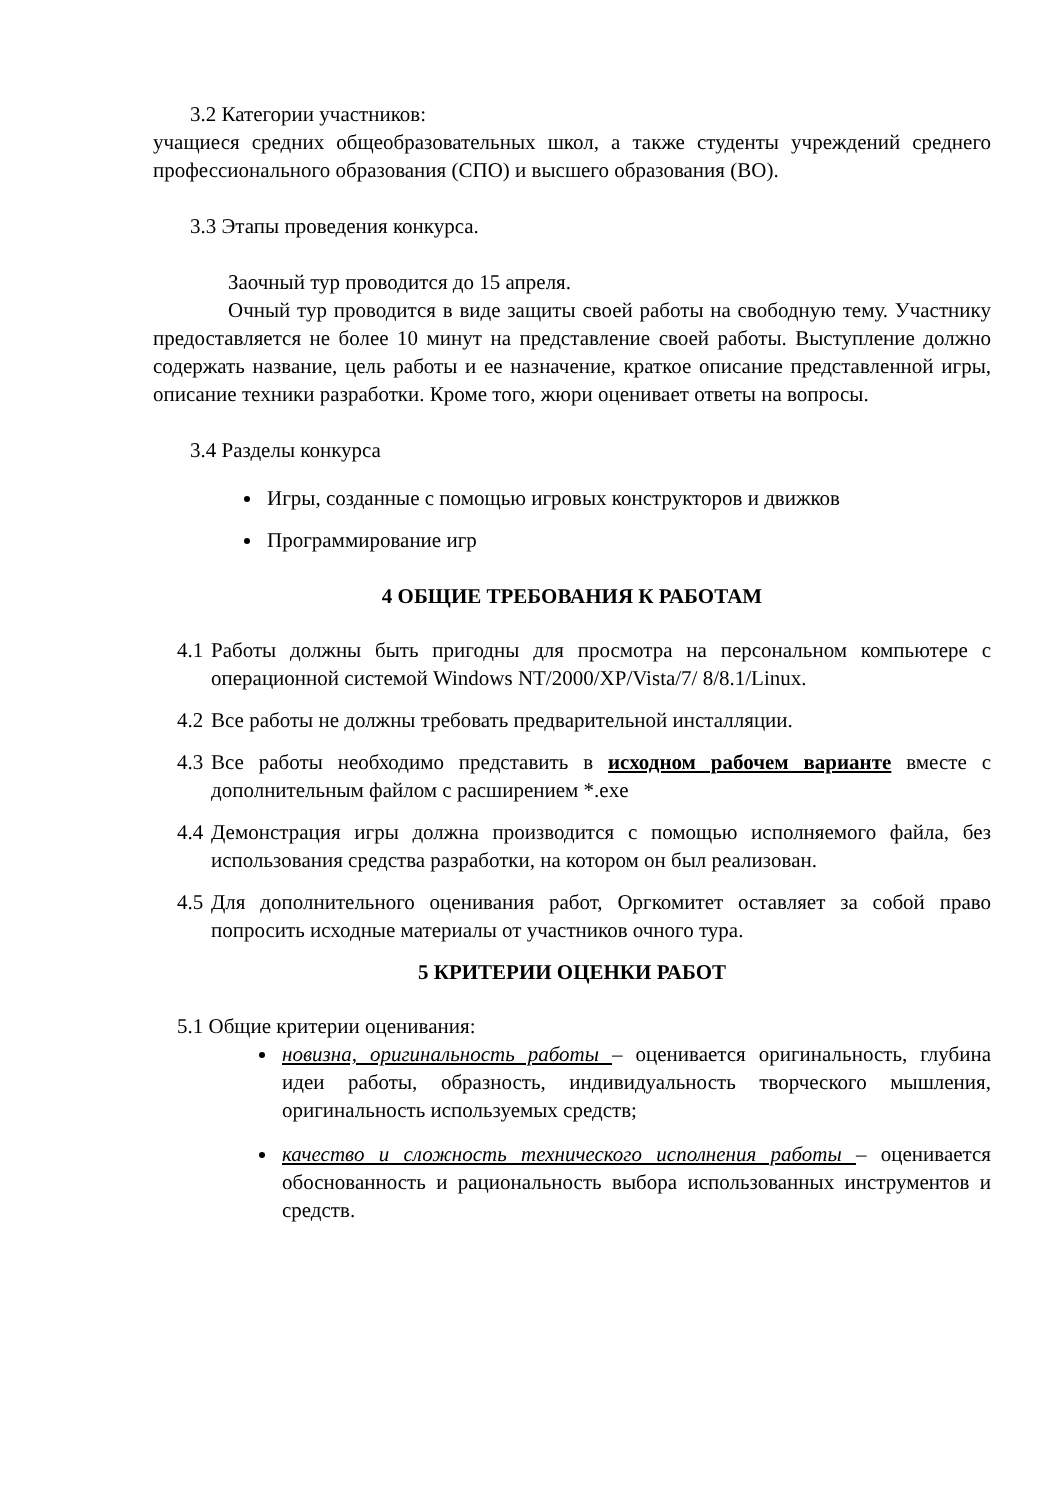3.2 Категории участников:
учащиеся средних общеобразовательных школ, а также студенты учреждений среднего профессионального образования (СПО) и высшего образования (ВО).
3.3 Этапы проведения конкурса.
Заочный тур проводится до 15 апреля.
Очный тур проводится в виде защиты своей работы на свободную тему. Участнику предоставляется не более 10 минут на представление своей работы. Выступление должно содержать название, цель работы и ее назначение, краткое описание представленной игры, описание техники разработки. Кроме того, жюри оценивает ответы на вопросы.
3.4 Разделы конкурса
Игры, созданные с помощью игровых конструкторов и движков
Программирование игр
4 ОБЩИЕ ТРЕБОВАНИЯ К РАБОТАМ
4.1 Работы должны быть пригодны для просмотра на персональном компьютере с операционной системой Windows NT/2000/XP/Vista/7/ 8/8.1/Linux.
4.2 Все работы не должны требовать предварительной инсталляции.
4.3 Все работы необходимо представить в исходном рабочем варианте вместе с дополнительным файлом с расширением *.exe
4.4 Демонстрация игры должна производится с помощью исполняемого файла, без использования средства разработки, на котором он был реализован.
4.5 Для дополнительного оценивания работ, Оргкомитет оставляет за собой право попросить исходные материалы от участников очного тура.
5 КРИТЕРИИ ОЦЕНКИ РАБОТ
5.1 Общие критерии оценивания:
новизна, оригинальность работы – оценивается оригинальность, глубина идеи работы, образность, индивидуальность творческого мышления, оригинальность используемых средств;
качество и сложность технического исполнения работы – оценивается обоснованность и рациональность выбора использованных инструментов и средств.